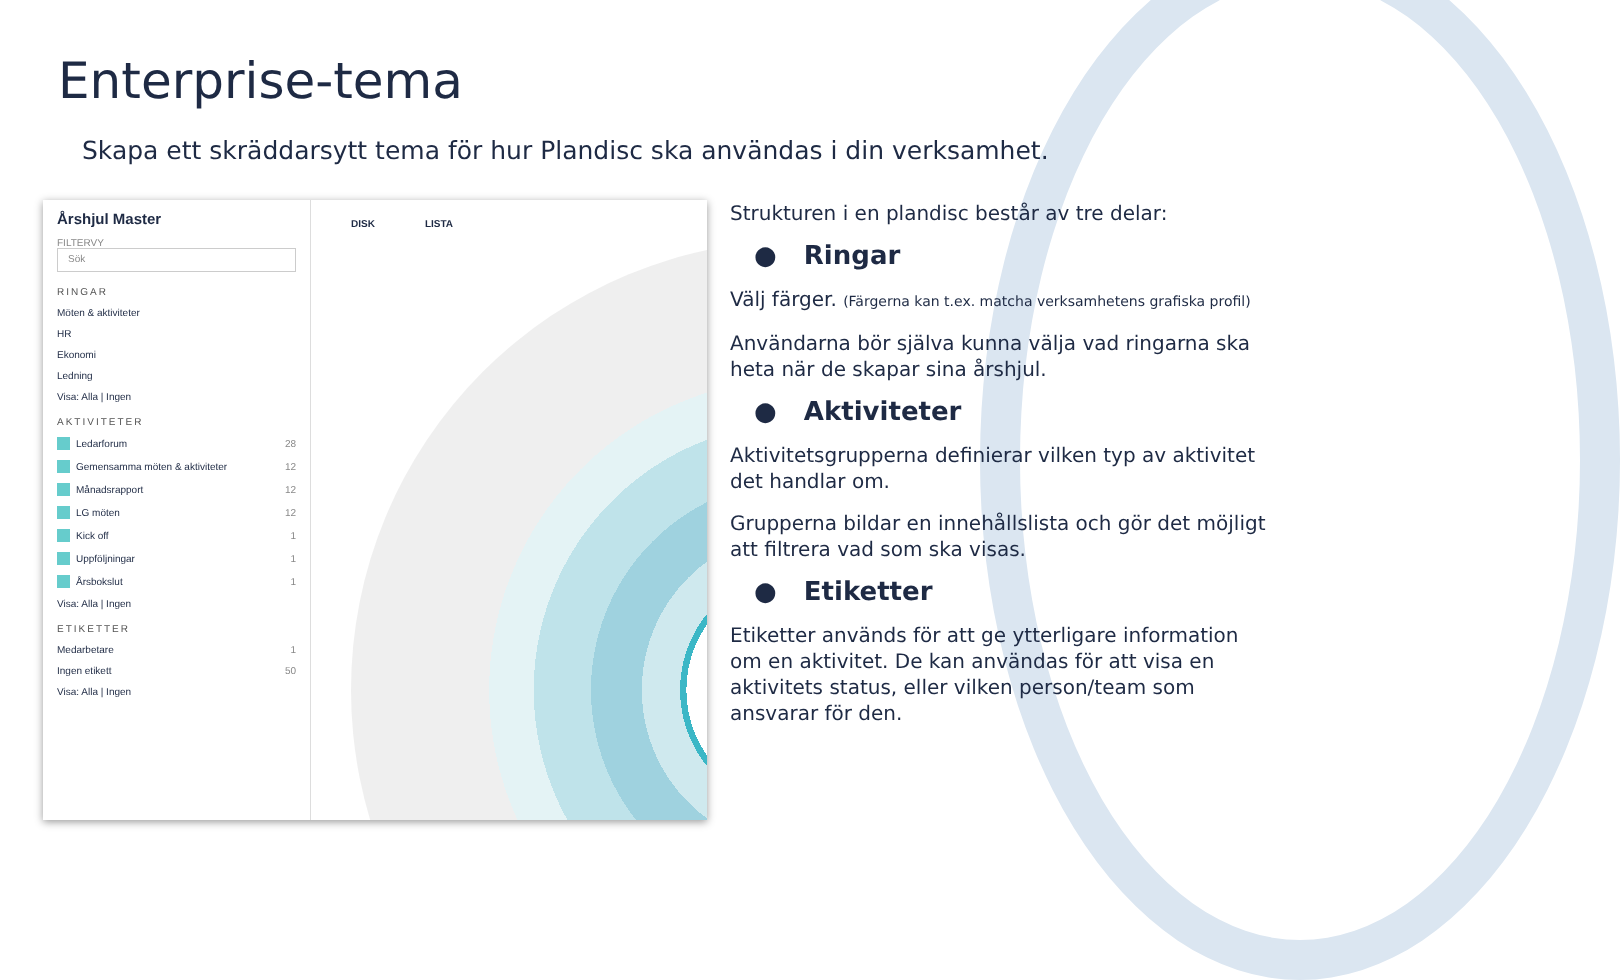Enterprise-tema
Skapa ett skräddarsytt tema för hur Plandisc ska användas i din verksamhet.
Årshjul Master
FILTERVY
Sök
RINGAR
Möten & aktiviteter
HR
Ekonomi
Ledning
Visa: Alla | Ingen
AKTIVITETER
Ledarforum 28
Gemensamma möten & aktiviteter 12
Månadsrapport 12
LG möten 12
Kick off 1
Uppföljningar 1
Årsbokslut 1
Visa: Alla | Ingen
ETIKETTER
Medarbetare 1
Ingen etikett 50
Visa: Alla | Ingen
DISK LISTA
Strukturen i en plandisc består av tre delar:
● Ringar
Välj färger. (Färgerna kan t.ex. matcha verksamhetens grafiska profil)
Användarna bör själva kunna välja vad ringarna ska heta när de skapar sina årshjul.
● Aktiviteter
Aktivitetsgrupperna definierar vilken typ av aktivitet det handlar om.
Grupperna bildar en innehållslista och gör det möjligt att filtrera vad som ska visas.
● Etiketter
Etiketter används för att ge ytterligare information om en aktivitet. De kan användas för att visa en aktivitets status, eller vilken person/team som ansvarar för den.